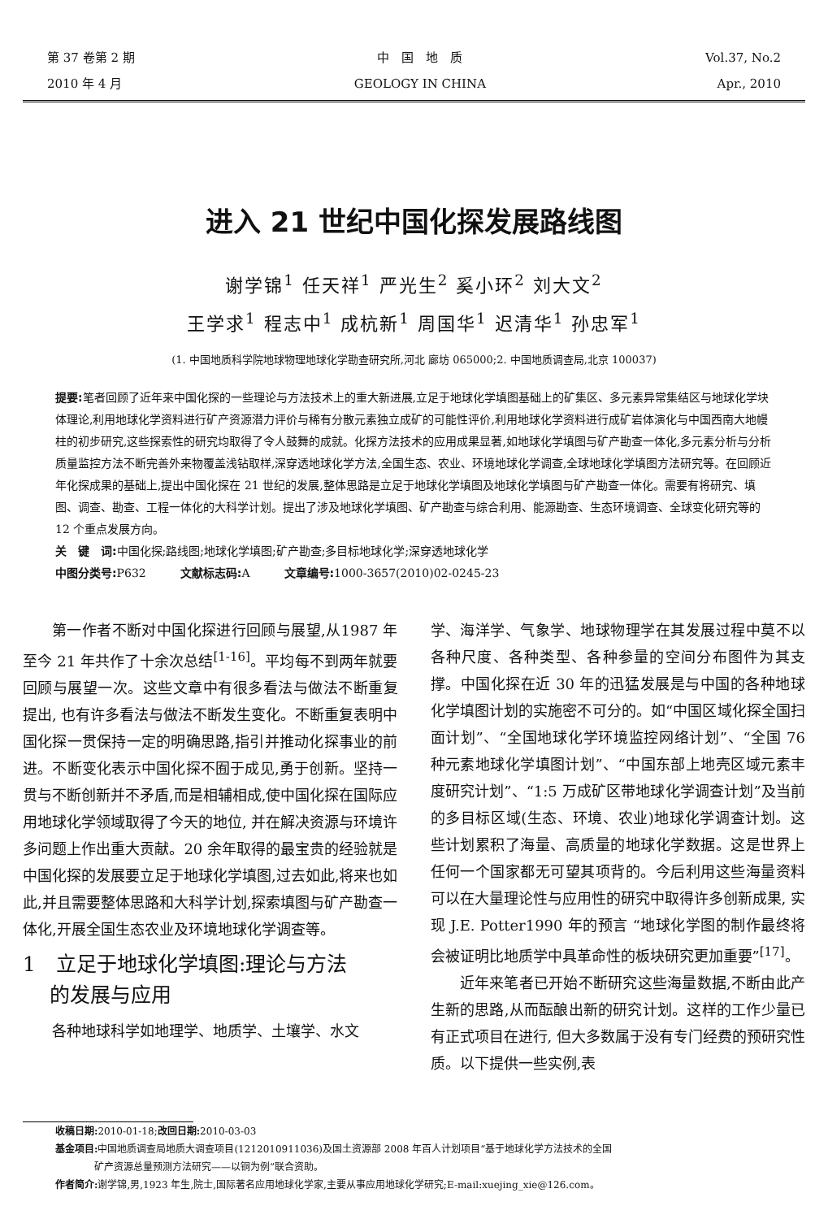第 37 卷第 2 期
2010 年 4 月
中　国　地　质
GEOLOGY IN CHINA
Vol.37, No.2
Apr., 2010
进入 21 世纪中国化探发展路线图
谢学锦<sup>1</sup> 任天祥<sup>1</sup> 严光生<sup>2</sup> 奚小环<sup>2</sup> 刘大文<sup>2</sup>
王学求<sup>1</sup> 程志中<sup>1</sup> 成杭新<sup>1</sup> 周国华<sup>1</sup> 迟清华<sup>1</sup> 孙忠军<sup>1</sup>
(1. 中国地质科学院地球物理地球化学勘查研究所,河北 廊坊 065000;2. 中国地质调查局,北京 100037)
提要: 笔者回顾了近年来中国化探的一些理论与方法技术上的重大新进展,立足于地球化学填图基础上的矿集区、多元素异常集结区与地球化学块体理论,利用地球化学资料进行矿产资源潜力评价与稀有分散元素独立成矿的可能性评价,利用地球化学资料进行成矿岩体演化与中国西南大地幔柱的初步研究,这些探索性的研究均取得了令人鼓舞的成就。化探方法技术的应用成果显著,如地球化学填图与矿产勘查一体化,多元素分析与分析质量监控方法不断完善外来物覆盖浅钻取样,深穿透地球化学方法,全国生态、农业、环境地球化学调查,全球地球化学填图方法研究等。在回顾近年化探成果的基础上,提出中国化探在 21 世纪的发展,整体思路是立足于地球化学填图及地球化学填图与矿产勘查一体化。需要有将研究、填图、调查、勘查、工程一体化的大科学计划。提出了涉及地球化学填图、矿产勘查与综合利用、能源勘查、生态环境调查、全球变化研究等的 12 个重点发展方向。
关　键　词: 中国化探;路线图;地球化学填图;矿产勘查;多目标地球化学;深穿透地球化学
中图分类号: P632　　　文献标志码: A　　　文章编号: 1000-3657(2010)02-0245-23
第一作者不断对中国化探进行回顾与展望,从1987 年至今 21 年共作了十余次总结<sup>[1-16]</sup>。平均每不到两年就要回顾与展望一次。这些文章中有很多看法与做法不断重复提出, 也有许多看法与做法不断发生变化。不断重复表明中国化探一贯保持一定的明确思路,指引并推动化探事业的前进。不断变化表示中国化探不囿于成见,勇于创新。坚持一贯与不断创新并不矛盾,而是相辅相成,使中国化探在国际应用地球化学领域取得了今天的地位, 并在解决资源与环境许多问题上作出重大贡献。20 余年取得的最宝贵的经验就是中国化探的发展要立足于地球化学填图,过去如此,将来也如此,并且需要整体思路和大科学计划,探索填图与矿产勘查一体化,开展全国生态农业及环境地球化学调查等。
1　立足于地球化学填图:理论与方法
　 的发展与应用
各种地球科学如地理学、地质学、土壤学、水文
学、海洋学、气象学、地球物理学在其发展过程中莫不以各种尺度、各种类型、各种参量的空间分布图件为其支撑。中国化探在近 30 年的迅猛发展是与中国的各种地球化学填图计划的实施密不可分的。如“中国区域化探全国扫面计划”、“全国地球化学环境监控网络计划”、“全国 76 种元素地球化学填图计划”、“中国东部上地壳区域元素丰度研究计划”、“1:5 万成矿区带地球化学调查计划”及当前的多目标区域(生态、环境、农业)地球化学调查计划。这些计划累积了海量、高质量的地球化学数据。这是世界上任何一个国家都无可望其项背的。今后利用这些海量资料可以在大量理论性与应用性的研究中取得许多创新成果, 实现 J.E. Potter1990 年的预言 “地球化学图的制作最终将会被证明比地质学中具革命性的板块研究更加重要”<sup>[17]</sup>。
近年来笔者已开始不断研究这些海量数据,不断由此产生新的思路,从而酝酿出新的研究计划。这样的工作少量已有正式项目在进行, 但大多数属于没有专门经费的预研究性质。以下提供一些实例,表
收稿日期: 2010-01-18;改回日期: 2010-03-03
基金项目: 中国地质调查局地质大调查项目(1212010911036)及国土资源部 2008 年百人计划项目“基于地球化学方法技术的全国
　　　　矿产资源总量预测方法研究——以铜为例”联合资助。
作者简介: 谢学锦,男,1923 年生,院士,国际著名应用地球化学家,主要从事应用地球化学研究;E-mail:xuejing_xie@126.com。